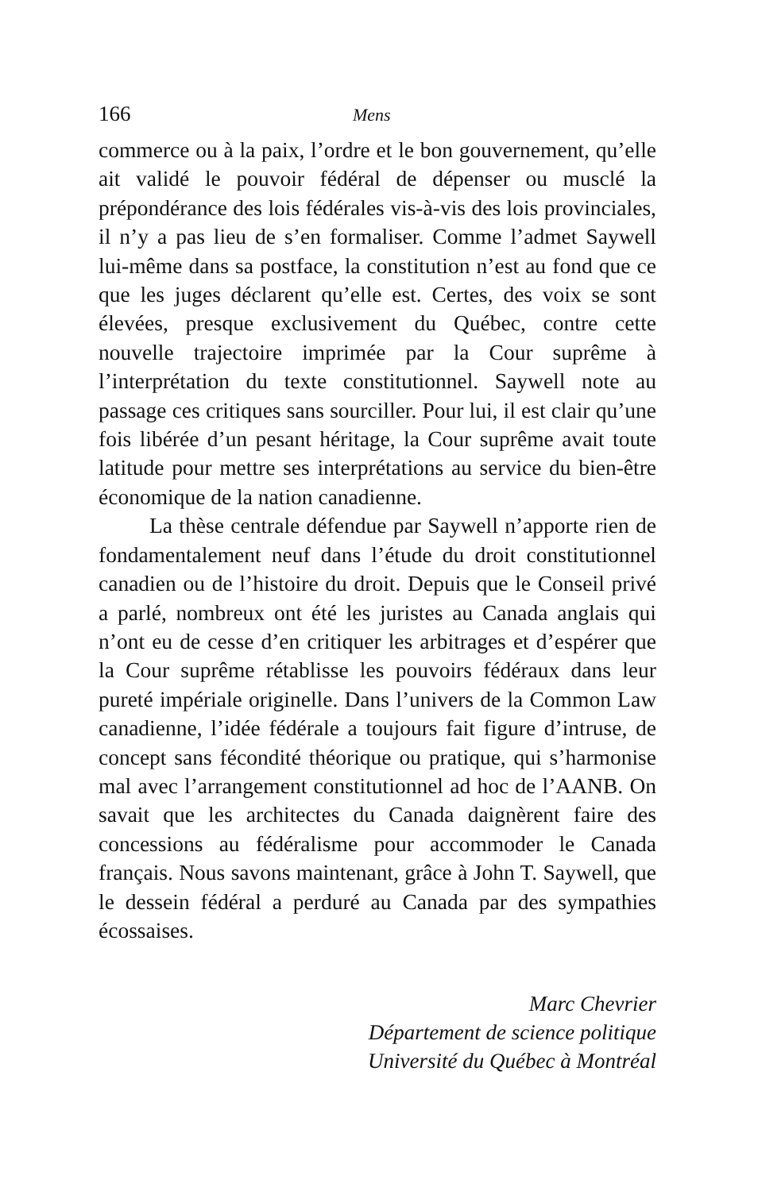166 Mens
commerce ou à la paix, l’ordre et le bon gouvernement, qu’elle ait validé le pouvoir fédéral de dépenser ou musclé la prépondérance des lois fédérales vis-à-vis des lois provinciales, il n’y a pas lieu de s’en formaliser. Comme l’admet Saywell lui-même dans sa postface, la constitution n’est au fond que ce que les juges déclarent qu’elle est. Certes, des voix se sont élevées, presque exclusivement du Québec, contre cette nouvelle trajectoire imprimée par la Cour suprême à l’interprétation du texte constitutionnel. Saywell note au passage ces critiques sans sourciller. Pour lui, il est clair qu’une fois libérée d’un pesant héritage, la Cour suprême avait toute latitude pour mettre ses interprétations au service du bien-être économique de la nation canadienne.
La thèse centrale défendue par Saywell n’apporte rien de fondamentalement neuf dans l’étude du droit constitutionnel canadien ou de l’histoire du droit. Depuis que le Conseil privé a parlé, nombreux ont été les juristes au Canada anglais qui n’ont eu de cesse d’en critiquer les arbitrages et d’espérer que la Cour suprême rétablisse les pouvoirs fédéraux dans leur pureté impériale originelle. Dans l’univers de la Common Law canadienne, l’idée fédérale a toujours fait figure d’intruse, de concept sans fécondité théorique ou pratique, qui s’harmonise mal avec l’arrangement constitutionnel ad hoc de l’AANB. On savait que les architectes du Canada daignèrent faire des concessions au fédéralisme pour accommoder le Canada français. Nous savons maintenant, grâce à John T. Saywell, que le dessein fédéral a perduré au Canada par des sympathies écossaises.
Marc Chevrier
Département de science politique
Université du Québec à Montréal